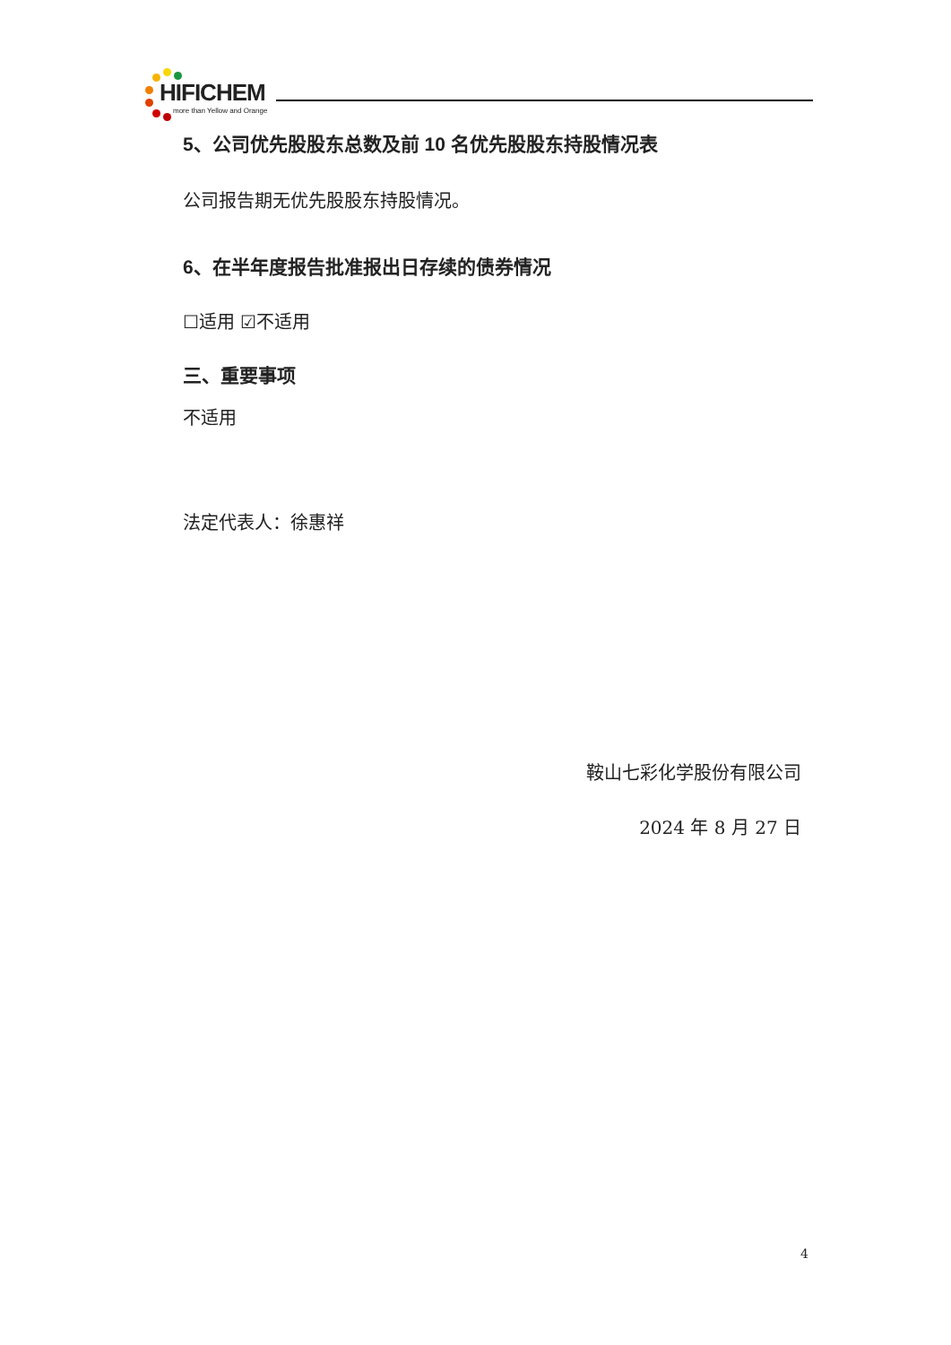HIFICHEM
more than Yellow and Orange
5、公司优先股股东总数及前 10 名优先股股东持股情况表
公司报告期无优先股股东持股情况。
6、在半年度报告批准报出日存续的债券情况
☐适用 ☑不适用
三、重要事项
不适用
法定代表人：徐惠祥
鞍山七彩化学股份有限公司
2024 年 8 月 27 日
4